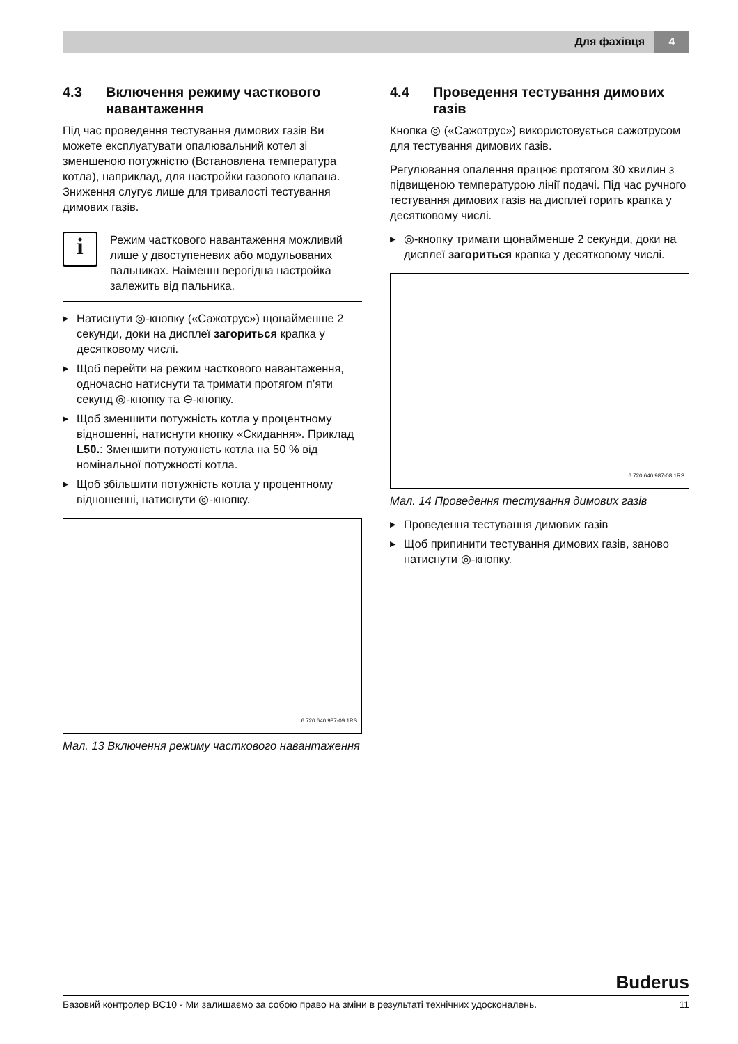Для фахівця 4
4.3 Включення режиму часткового навантаження
Під час проведення тестування димових газів Ви можете експлуатувати опалювальний котел зі зменшеною потужністю (Встановлена температура котла), наприклад, для настройки газового клапана. Зниження слугує лише для тривалості тестування димових газів.
i
Режим часткового навантаження можливий лише у двоступеневих або модульованих пальниках. Наіменш верогідна настройка залежить від пальника.
▶ Натиснути ◎-кнопку («Сажотрус») щонайменше 2 секунди, доки на дисплеї загориться крапка у десятковому числі.
▶ Щоб перейти на режим часткового навантаження, одночасно натиснути та тримати протягом п’яти секунд ◎-кнопку та ⊖-кнопку.
▶ Щоб зменшити потужність котла у процентному відношенні, натиснути кнопку «Скидання». Приклад L50.: Зменшити потужність котла на 50 % від номінальної потужності котла.
▶ Щоб збільшити потужність котла у процентному відношенні, натиснути ◎-кнопку.
6 720 640 987-09.1RS
Мал. 13 Включення режиму часткового навантаження
4.4 Проведення тестування димових газів
Кнопка ◎ («Сажотрус») використовується сажотрусом для тестування димових газів.
Регулювання опалення працює протягом 30 хвилин з підвищеною температурою лінії подачі. Під час ручного тестування димових газів на дисплеї горить крапка у десятковому числі.
▶ ◎-кнопку тримати щонайменше 2 секунди, доки на дисплеї загориться крапка у десятковому числі.
6 720 640 987-08.1RS
Мал. 14 Проведення тестування димових газів
▶ Проведення тестування димових газів
▶ Щоб припинити тестування димових газів, заново натиснути ◎-кнопку.
Buderus
Базовий контролер BC10 - Ми залишаємо за собою право на зміни в результаті технічних удосконалень. 11